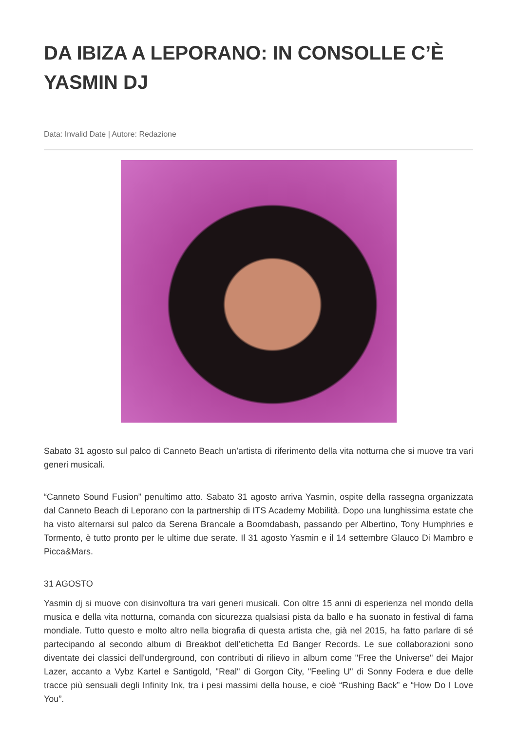DA IBIZA A LEPORANO: IN CONSOLLE C’È YASMIN DJ
Data: Invalid Date | Autore: Redazione
Sabato 31 agosto sul palco di Canneto Beach un’artista di riferimento della vita notturna che si muove tra vari generi musicali.
“Canneto Sound Fusion” penultimo atto. Sabato 31 agosto arriva Yasmin, ospite della rassegna organizzata dal Canneto Beach di Leporano con la partnership di ITS Academy Mobilità. Dopo una lunghissima estate che ha visto alternarsi sul palco da Serena Brancale a Boomdabash, passando per Albertino, Tony Humphries e Tormento, è tutto pronto per le ultime due serate. Il 31 agosto Yasmin e il 14 settembre Glauco Di Mambro e Picca&Mars.
31 AGOSTO
Yasmin dj si muove con disinvoltura tra vari generi musicali. Con oltre 15 anni di esperienza nel mondo della musica e della vita notturna, comanda con sicurezza qualsiasi pista da ballo e ha suonato in festival di fama mondiale. Tutto questo e molto altro nella biografia di questa artista che, già nel 2015, ha fatto parlare di sé partecipando al secondo album di Breakbot dell’etichetta Ed Banger Records. Le sue collaborazioni sono diventate dei classici dell'underground, con contributi di rilievo in album come "Free the Universe" dei Major Lazer, accanto a Vybz Kartel e Santigold, "Real" di Gorgon City, "Feeling U" di Sonny Fodera e due delle tracce più sensuali degli Infinity Ink, tra i pesi massimi della house, e cioè “Rushing Back” e “How Do I Love You”.